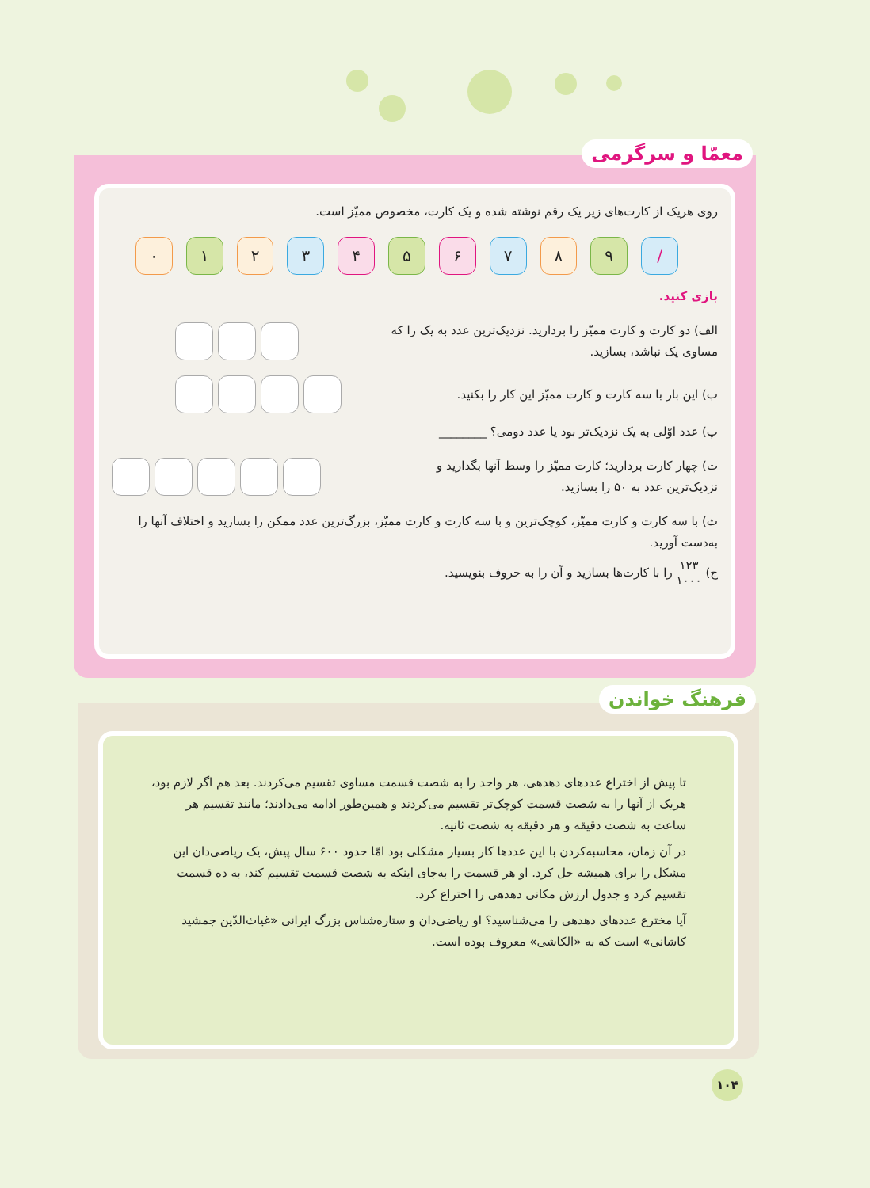معمّا و سرگرمی
روی هریک از کارت‌های زیر یک رقم نوشته شده و یک کارت، مخصوص ممیّز است.
۰ ۱ ۲ ۳ ۴ ۵ ۶ ۷ ۸ ۹ /
بازی کنید.
الف) دو کارت و کارت ممیّز را بردارید. نزدیک‌ترین عدد به یک را که
مساوی یک نباشد، بسازید.
ب) این بار با سه کارت و کارت ممیّز این کار را بکنید.
پ) عدد اوّلی به یک نزدیک‌تر بود یا عدد دومی؟ ________
ت) چهار کارت بردارید؛ کارت ممیّز را وسط آنها بگذارید و
نزدیک‌ترین عدد به ۵۰ را بسازید.
ث) با سه کارت و کارت ممیّز، کوچک‌ترین و با سه کارت و کارت ممیّز، بزرگ‌ترین عدد ممکن را بسازید و اختلاف آنها را به‌دست آورید.
ج) ۱۲۳ ۱۰۰۰ را با کارت‌ها بسازید و آن را به حروف بنویسید.
فرهنگ خواندن
تا پیش از اختراع عددهای دهدهی، هر واحد را به شصت قسمت مساوی تقسیم می‌کردند. بعد هم اگر لازم بود، هریک از آنها را به شصت قسمت کوچک‌تر تقسیم می‌کردند و همین‌طور ادامه می‌دادند؛ مانند تقسیم هر ساعت به شصت دقیقه و هر دقیقه به شصت ثانیه.
در آن زمان، محاسبه‌کردن با این عددها کار بسیار مشکلی بود امّا حدود ۶۰۰ سال پیش، یک ریاضی‌دان این مشکل را برای همیشه حل کرد. او هر قسمت را به‌جای اینکه به شصت قسمت تقسیم کند، به ده قسمت تقسیم کرد و جدول ارزش مکانی دهدهی را اختراع کرد.
آیا مخترع عددهای دهدهی را می‌شناسید؟ او ریاضی‌دان و ستاره‌شناس بزرگ ایرانی «غیاث‌الدّین جمشید کاشانی» است که به «الکاشی» معروف بوده است.
۱۰۴